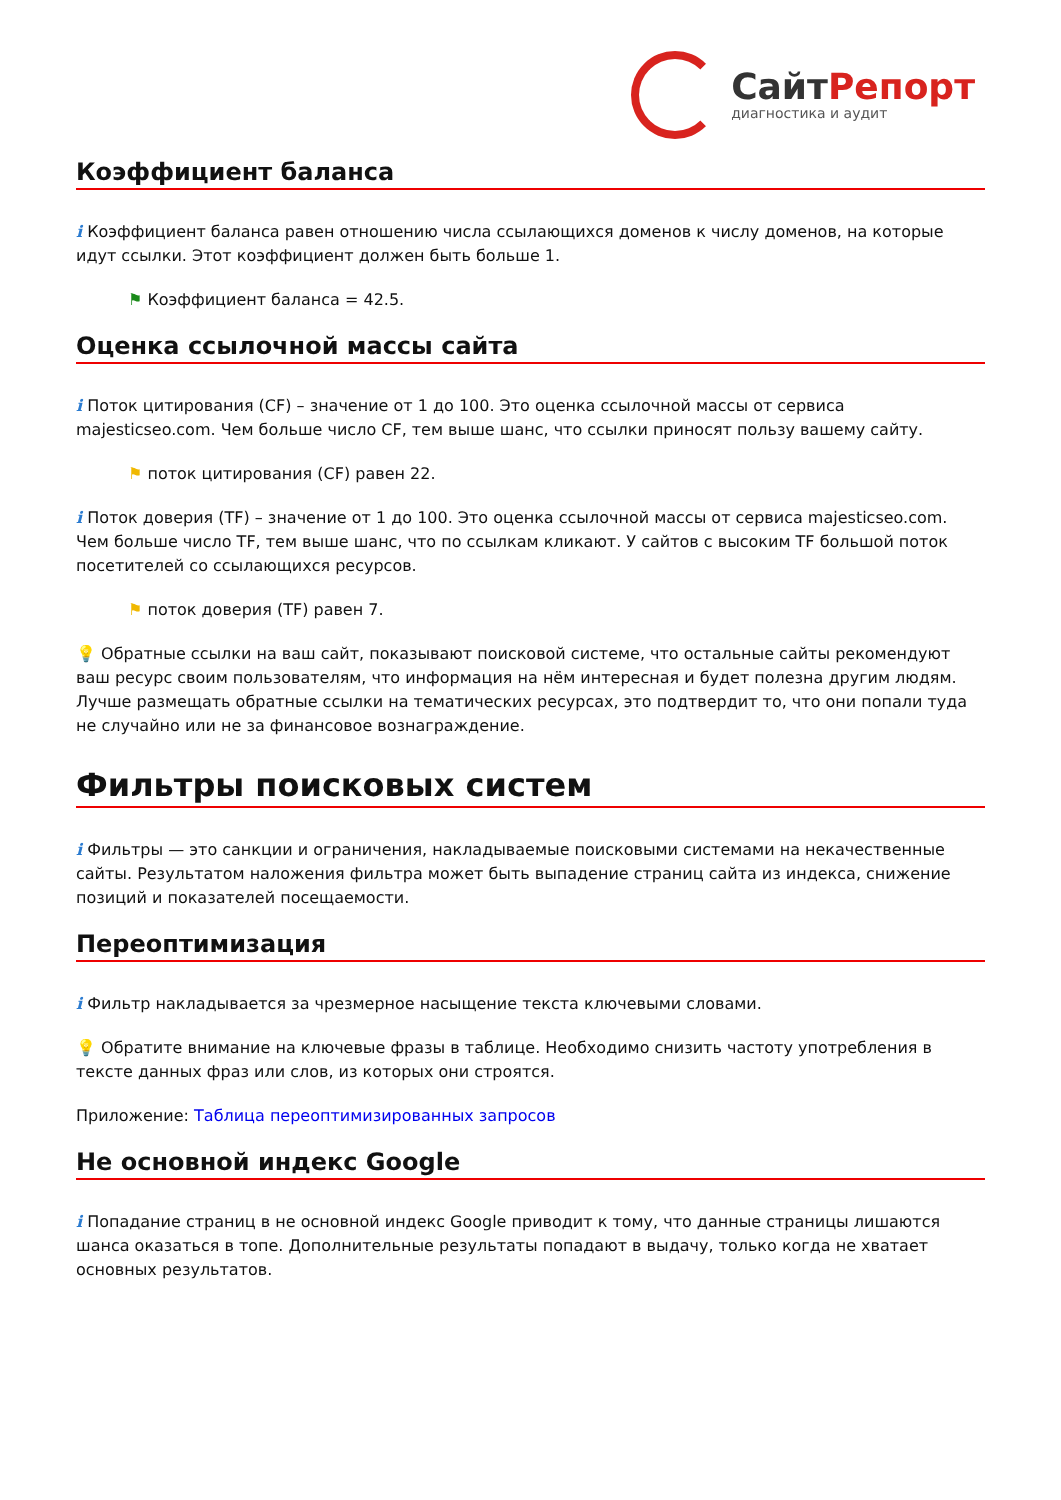СайтРепорт
диагностика и аудит
Коэффициент баланса
i Коэффициент баланса равен отношению числа ссылающихся доменов к числу доменов, на которые идут ссылки. Этот коэффициент должен быть больше 1.
⚑ Коэффициент баланса = 42.5.
Оценка ссылочной массы сайта
i Поток цитирования (CF) – значение от 1 до 100. Это оценка ссылочной массы от сервиса majesticseo.com. Чем больше число CF, тем выше шанс, что ссылки приносят пользу вашему сайту.
⚑ поток цитирования (CF) равен 22.
i Поток доверия (TF) – значение от 1 до 100. Это оценка ссылочной массы от сервиса majesticseo.com. Чем больше число TF, тем выше шанс, что по ссылкам кликают. У сайтов с высоким TF большой поток посетителей со ссылающихся ресурсов.
⚑ поток доверия (TF) равен 7.
💡 Обратные ссылки на ваш сайт, показывают поисковой системе, что остальные сайты рекомендуют ваш ресурс своим пользователям, что информация на нём интересная и будет полезна другим людям.
Лучше размещать обратные ссылки на тематических ресурсах, это подтвердит то, что они попали туда не случайно или не за финансовое вознаграждение.
Фильтры поисковых систем
i Фильтры — это санкции и ограничения, накладываемые поисковыми системами на некачественные сайты. Результатом наложения фильтра может быть выпадение страниц сайта из индекса, снижение позиций и показателей посещаемости.
Переоптимизация
i Фильтр накладывается за чрезмерное насыщение текста ключевыми словами.
💡 Обратите внимание на ключевые фразы в таблице. Необходимо снизить частоту употребления в тексте данных фраз или слов, из которых они строятся.
Приложение: Таблица переоптимизированных запросов
Не основной индекс Google
i Попадание страниц в не основной индекс Google приводит к тому, что данные страницы лишаются шанса оказаться в топе. Дополнительные результаты попадают в выдачу, только когда не хватает основных результатов.